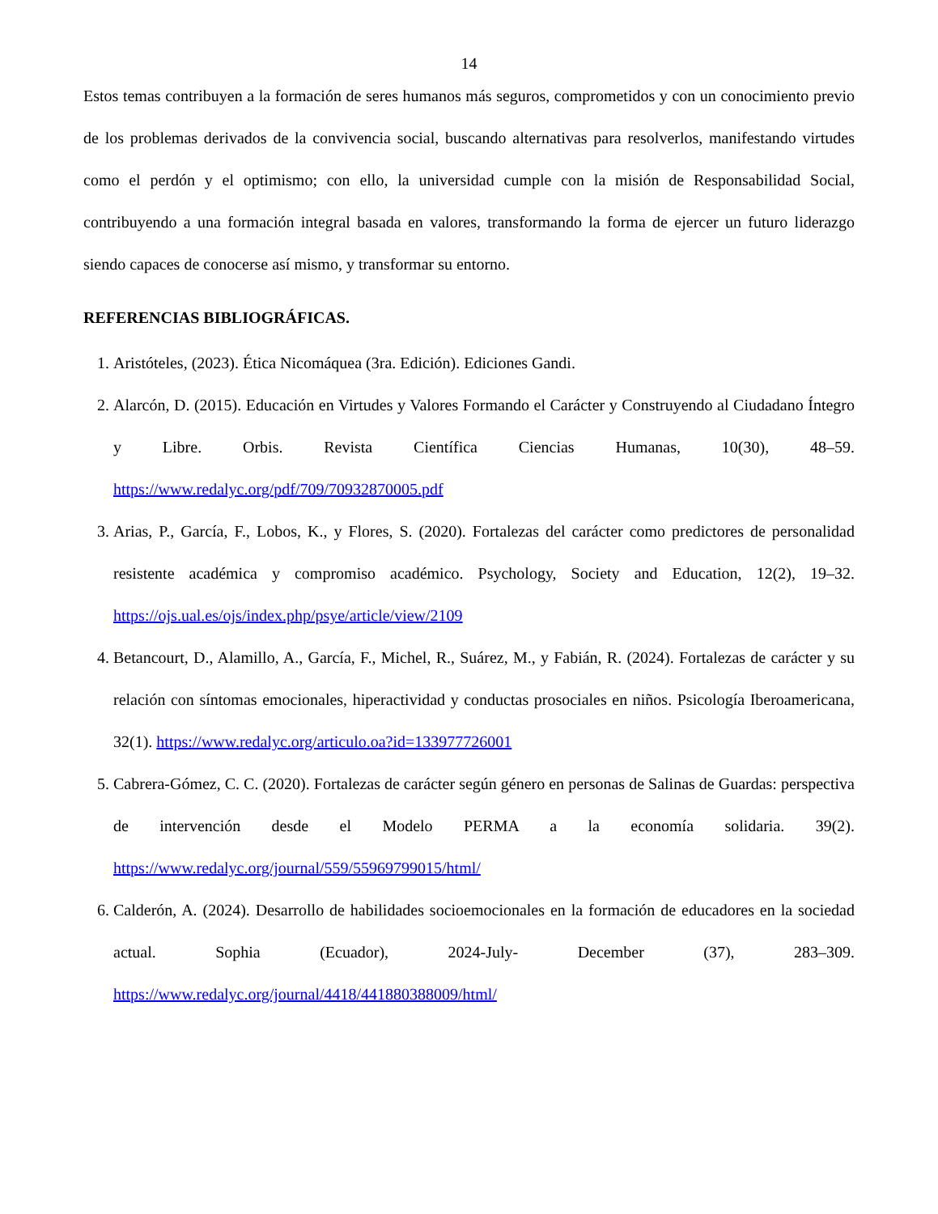14
Estos temas contribuyen a la formación de seres humanos más seguros, comprometidos y con un conocimiento previo de los problemas derivados de la convivencia social, buscando alternativas para resolverlos, manifestando virtudes como el perdón y el optimismo; con ello, la universidad cumple con la misión de Responsabilidad Social, contribuyendo a una formación integral basada en valores, transformando la forma de ejercer un futuro liderazgo siendo capaces de conocerse así mismo, y transformar su entorno.
REFERENCIAS BIBLIOGRÁFICAS.
1. Aristóteles, (2023). Ética Nicomáquea (3ra. Edición). Ediciones Gandi.
2. Alarcón, D. (2015). Educación en Virtudes y Valores Formando el Carácter y Construyendo al Ciudadano Íntegro y Libre. Orbis. Revista Científica Ciencias Humanas, 10(30), 48–59. https://www.redalyc.org/pdf/709/70932870005.pdf
3. Arias, P., García, F., Lobos, K., y Flores, S. (2020). Fortalezas del carácter como predictores de personalidad resistente académica y compromiso académico. Psychology, Society and Education, 12(2), 19–32. https://ojs.ual.es/ojs/index.php/psye/article/view/2109
4. Betancourt, D., Alamillo, A., García, F., Michel, R., Suárez, M., y Fabián, R. (2024). Fortalezas de carácter y su relación con síntomas emocionales, hiperactividad y conductas prosociales en niños. Psicología Iberoamericana, 32(1). https://www.redalyc.org/articulo.oa?id=133977726001
5. Cabrera-Gómez, C. C. (2020). Fortalezas de carácter según género en personas de Salinas de Guardas: perspectiva de intervención desde el Modelo PERMA a la economía solidaria. 39(2). https://www.redalyc.org/journal/559/55969799015/html/
6. Calderón, A. (2024). Desarrollo de habilidades socioemocionales en la formación de educadores en la sociedad actual. Sophia (Ecuador), 2024-July- December (37), 283–309. https://www.redalyc.org/journal/4418/441880388009/html/